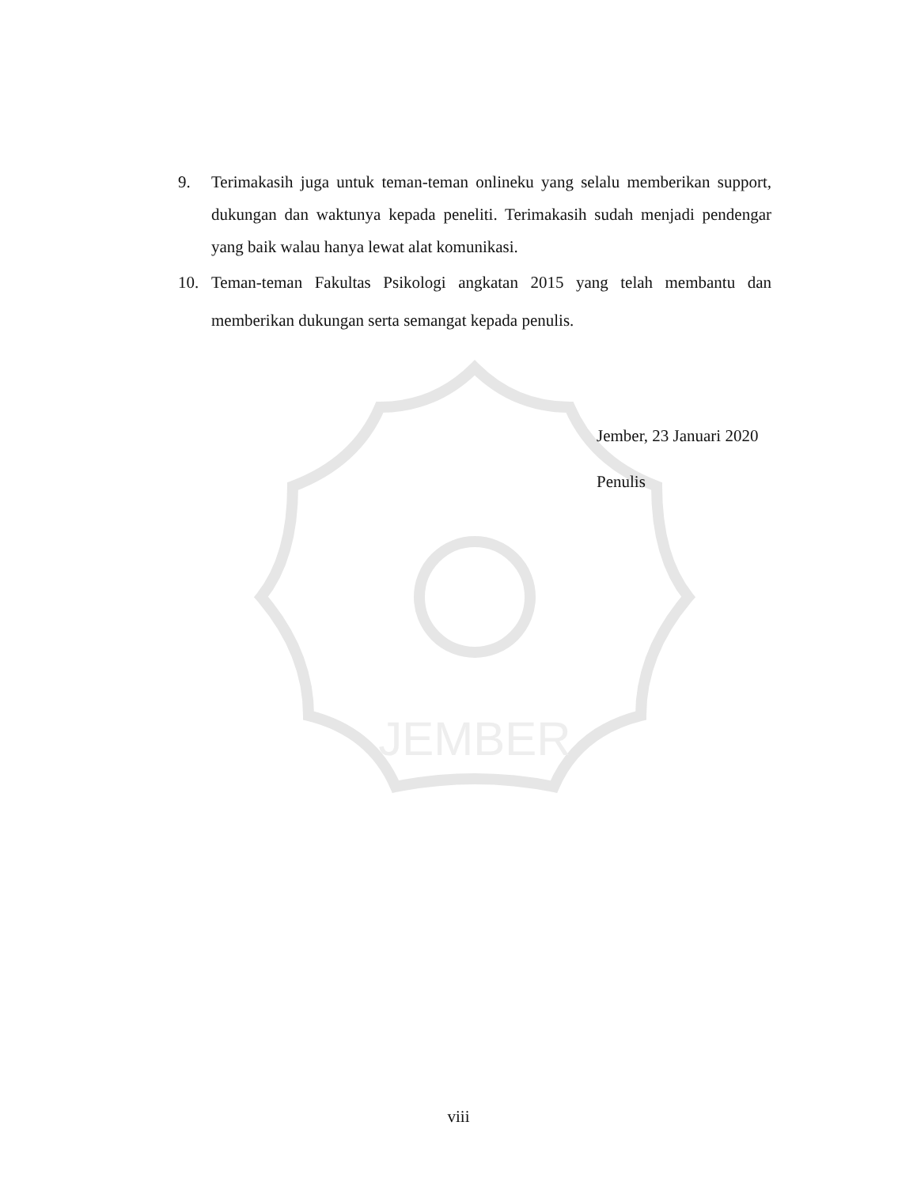JEMBER
9. Terimakasih juga untuk teman-teman onlineku yang selalu memberikan support, dukungan dan waktunya kepada peneliti. Terimakasih sudah menjadi pendengar yang baik walau hanya lewat alat komunikasi.
10. Teman-teman Fakultas Psikologi angkatan 2015 yang telah membantu dan memberikan dukungan serta semangat kepada penulis.
Jember, 23 Januari 2020
Penulis
viii